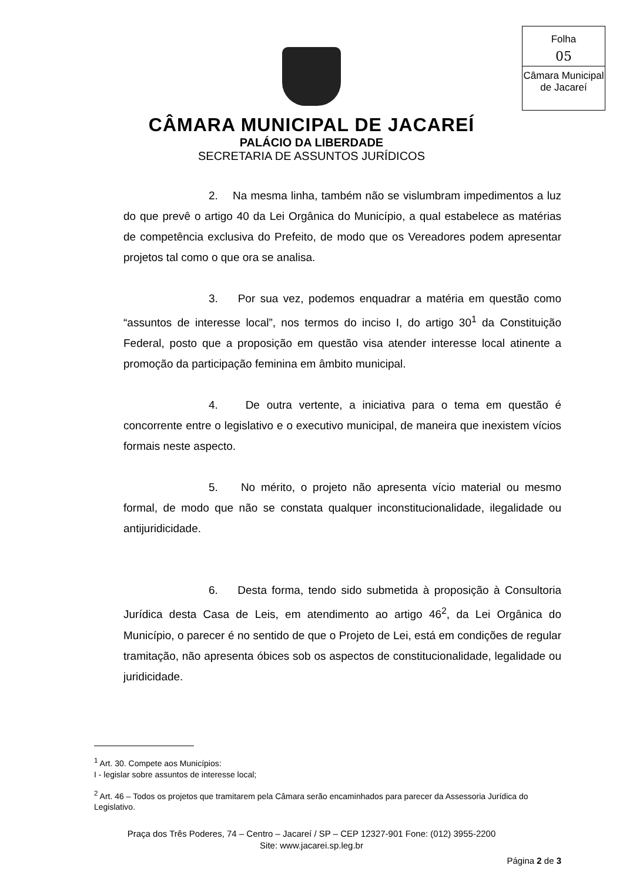Folha
05
Câmara Municipal
de Jacareí
CÂMARA MUNICIPAL DE JACAREÍ
PALÁCIO DA LIBERDADE
SECRETARIA DE ASSUNTOS JURÍDICOS
2. Na mesma linha, também não se vislumbram impedimentos a luz do que prevê o artigo 40 da Lei Orgânica do Município, a qual estabelece as matérias de competência exclusiva do Prefeito, de modo que os Vereadores podem apresentar projetos tal como o que ora se analisa.
3. Por sua vez, podemos enquadrar a matéria em questão como “assuntos de interesse local”, nos termos do inciso I, do artigo 30<sup>1</sup> da Constituição Federal, posto que a proposição em questão visa atender interesse local atinente a promoção da participação feminina em âmbito municipal.
4. De outra vertente, a iniciativa para o tema em questão é concorrente entre o legislativo e o executivo municipal, de maneira que inexistem vícios formais neste aspecto.
5. No mérito, o projeto não apresenta vício material ou mesmo formal, de modo que não se constata qualquer inconstitucionalidade, ilegalidade ou antijuridicidade.
6. Desta forma, tendo sido submetida à proposição à Consultoria Jurídica desta Casa de Leis, em atendimento ao artigo 46<sup>2</sup>, da Lei Orgânica do Município, o parecer é no sentido de que o Projeto de Lei, está em condições de regular tramitação, não apresenta óbices sob os aspectos de constitucionalidade, legalidade ou juridicidade.
<sup>1</sup> Art. 30. Compete aos Municípios:
I - legislar sobre assuntos de interesse local;
<sup>2</sup> Art. 46 – Todos os projetos que tramitarem pela Câmara serão encaminhados para parecer da Assessoria Jurídica do Legislativo.
Praça dos Três Poderes, 74 – Centro – Jacareí / SP – CEP 12327-901 Fone: (012) 3955-2200
Site: www.jacarei.sp.leg.br
Página 2 de 3